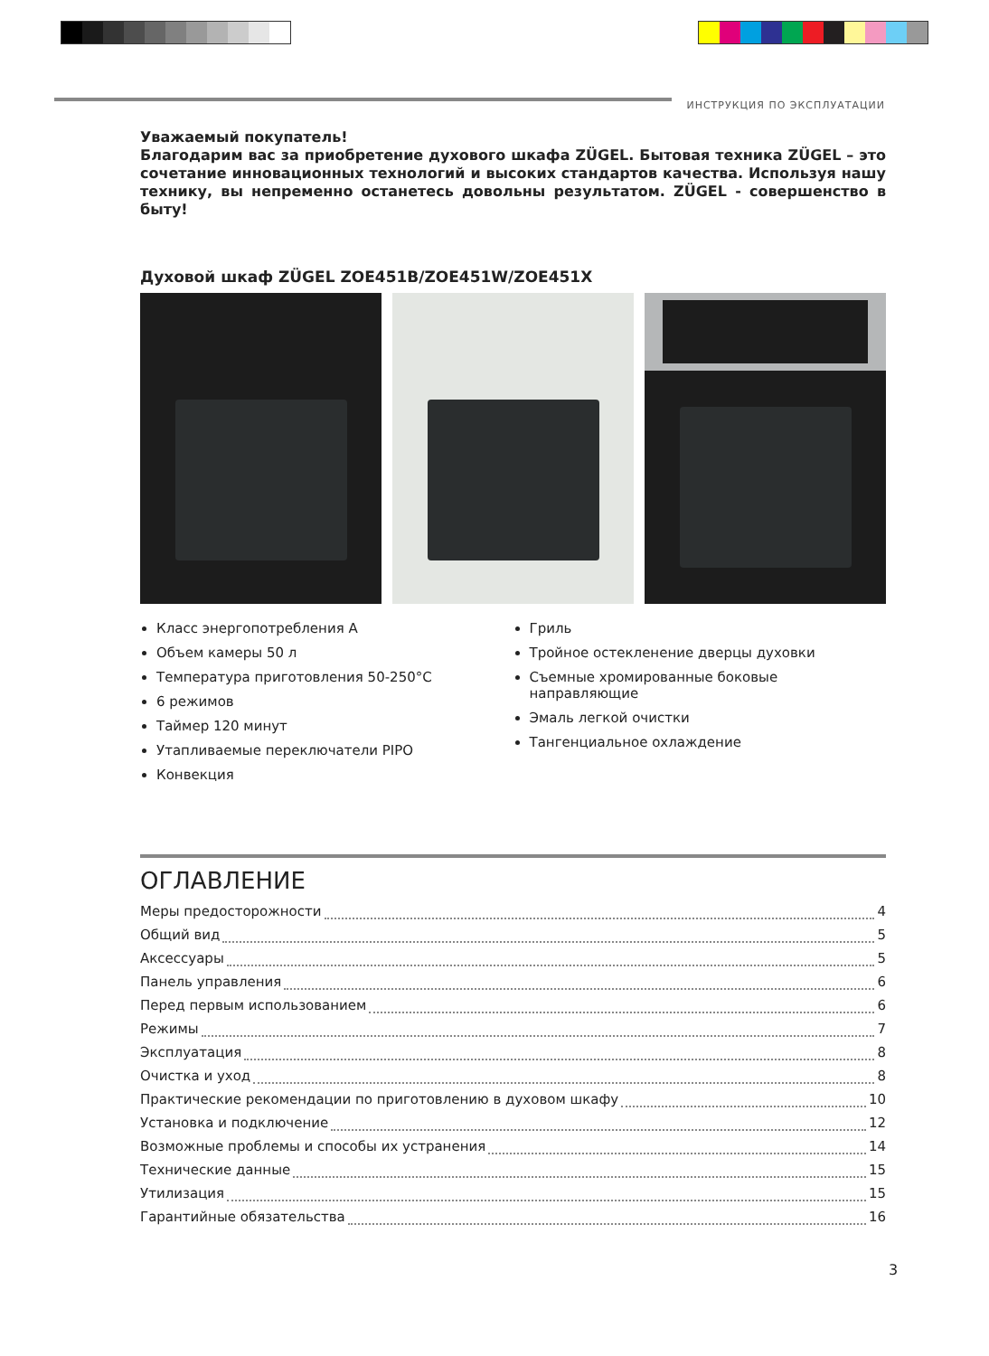ИНСТРУКЦИЯ ПО ЭКСПЛУАТАЦИИ
Уважаемый покупатель!
Благодарим вас за приобретение духового шкафа ZÜGEL. Бытовая техника ZÜGEL – это сочетание инновационных технологий и высоких стандартов качества. Используя нашу технику, вы непременно останетесь довольны результатом. ZÜGEL - совершенство в быту!
Духовой шкаф ZÜGEL ZOE451B/ZOE451W/ZOE451X
Класс энергопотребления А
Объем камеры 50 л
Температура приготовления 50-250°С
6 режимов
Таймер 120 минут
Утапливаемые переключатели PIPO
Конвекция
Гриль
Тройное остекленение дверцы духовки
Съемные хромированные боковые направляющие
Эмаль легкой очистки
Тангенциальное охлаждение
ОГЛАВЛЕНИЕ
Меры предосторожности 4
Общий вид 5
Аксессуары 5
Панель управления 6
Перед первым использованием 6
Режимы 7
Эксплуатация 8
Очистка и уход 8
Практические рекомендации по приготовлению в духовом шкафу 10
Установка и подключение 12
Возможные проблемы и способы их устранения 14
Технические данные 15
Утилизация 15
Гарантийные обязательства 16
3